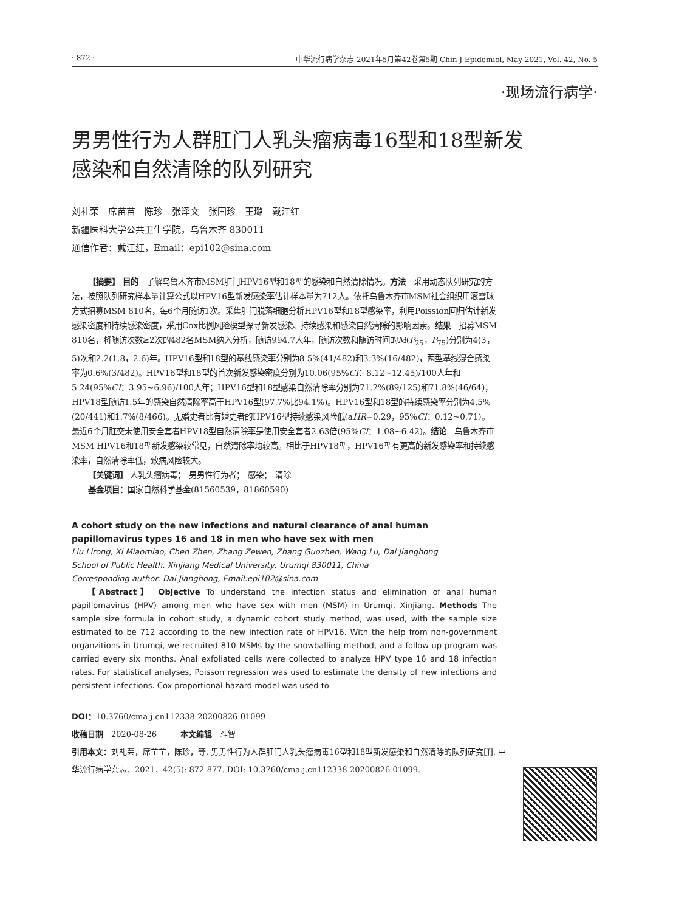· 872 · 中华流行病学杂志 2021年5月第42卷第5期 Chin J Epidemiol, May 2021, Vol. 42, No. 5
·现场流行病学·
男男性行为人群肛门人乳头瘤病毒16型和18型新发感染和自然清除的队列研究
刘礼荣　席苗苗　陈珍　张泽文　张国珍　王璐　戴江红
新疆医科大学公共卫生学院，乌鲁木齐 830011
通信作者：戴江红，Email：epi102@sina.com
【摘要】 目的　了解乌鲁木齐市MSM肛门HPV16型和18型的感染和自然清除情况。方法　采用动态队列研究的方法，按照队列研究样本量计算公式以HPV16型新发感染率估计样本量为712人。依托乌鲁木齐市MSM社会组织用滚雪球方式招募MSM 810名，每6个月随访1次。采集肛门脱落细胞分析HPV16型和18型感染率，利用Poission回归估计新发感染密度和持续感染密度，采用Cox比例风险模型探寻新发感染、持续感染和感染自然清除的影响因素。结果　招募MSM 810名，将随访次数≥2次的482名MSM纳入分析，随访994.7人年，随访次数和随访时间的M(P<sub>25</sub>，P<sub>75</sub>)分别为4(3，5)次和2.2(1.8，2.6)年。HPV16型和18型的基线感染率分别为8.5%(41/482)和3.3%(16/482)，两型基线混合感染率为0.6%(3/482)。HPV16型和18型的首次新发感染密度分别为10.06(95%CI：8.12~12.45)/100人年和5.24(95%CI：3.95~6.96)/100人年；HPV16型和18型感染自然清除率分别为71.2%(89/125)和71.8%(46/64)，HPV18型随访1.5年的感染自然清除率高于HPV16型(97.7%比94.1%)。HPV16型和18型的持续感染率分别为4.5%(20/441)和1.7%(8/466)。无婚史者比有婚史者的HPV16型持续感染风险低(aHR=0.29，95%CI：0.12~0.71)。最近6个月肛交未使用安全套者HPV18型自然清除率是使用安全套者2.63倍(95%CI：1.08~6.42)。结论　乌鲁木齐市MSM HPV16和18型新发感染较常见，自然清除率均较高。相比于HPV18型，HPV16型有更高的新发感染率和持续感染率，自然清除率低，致病风险较大。
【关键词】 人乳头瘤病毒；　男男性行为者；　感染；　清除
基金项目：国家自然科学基金(81560539，81860590)
A cohort study on the new infections and natural clearance of anal human papillomavirus types 16 and 18 in men who have sex with men
Liu Lirong, Xi Miaomiao, Chen Zhen, Zhang Zewen, Zhang Guozhen, Wang Lu, Dai Jianghong
School of Public Health, Xinjiang Medical University, Urumqi 830011, China
Corresponding author: Dai Jianghong, Email:epi102@sina.com
【Abstract】 Objective To understand the infection status and elimination of anal human papillomavirus (HPV) among men who have sex with men (MSM) in Urumqi, Xinjiang. Methods The sample size formula in cohort study, a dynamic cohort study method, was used, with the sample size estimated to be 712 according to the new infection rate of HPV16. With the help from non-government organzitions in Urumqi, we recruited 810 MSMs by the snowballing method, and a follow-up program was carried every six months. Anal exfoliated cells were collected to analyze HPV type 16 and 18 infection rates. For statistical analyses, Poisson regression was used to estimate the density of new infections and persistent infections. Cox proportional hazard model was used to
DOI：10.3760/cma.j.cn112338-20200826-01099
收稿日期　2020-08-26　　　本文编辑　斗智
引用本文：刘礼荣，席苗苗，陈珍，等. 男男性行为人群肛门人乳头瘤病毒16型和18型新发感染和自然清除的队列研究[J]. 中华流行病学杂志，2021，42(5): 872-877. DOI: 10.3760/cma.j.cn112338-20200826-01099.